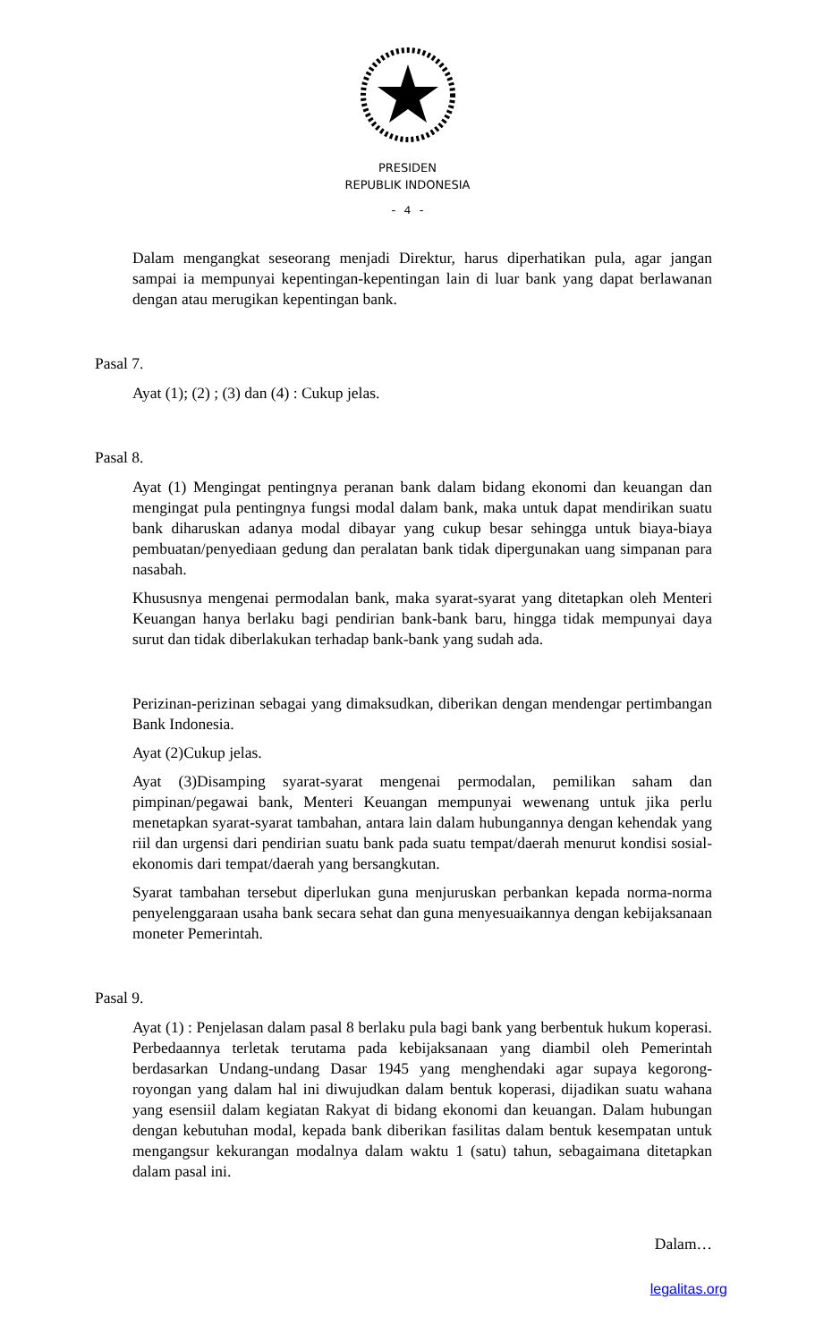PRESIDEN
REPUBLIK INDONESIA
- 4 -
Dalam mengangkat seseorang menjadi Direktur, harus diperhatikan pula, agar jangan sampai ia mempunyai kepentingan-kepentingan lain di luar bank yang dapat berlawanan dengan atau merugikan kepentingan bank.
Pasal 7.
Ayat (1); (2) ; (3) dan (4) : Cukup jelas.
Pasal 8.
Ayat (1) Mengingat pentingnya peranan bank dalam bidang ekonomi dan keuangan dan mengingat pula pentingnya fungsi modal dalam bank, maka untuk dapat mendirikan suatu bank diharuskan adanya modal dibayar yang cukup besar sehingga untuk biaya-biaya pembuatan/penyediaan gedung dan peralatan bank tidak dipergunakan uang simpanan para nasabah.
Khususnya mengenai permodalan bank, maka syarat-syarat yang ditetapkan oleh Menteri Keuangan hanya berlaku bagi pendirian bank-bank baru, hingga tidak mempunyai daya surut dan tidak diberlakukan terhadap bank-bank yang sudah ada.
Perizinan-perizinan sebagai yang dimaksudkan, diberikan dengan mendengar pertimbangan Bank Indonesia.
Ayat (2)Cukup jelas.
Ayat (3)Disamping syarat-syarat mengenai permodalan, pemilikan saham dan pimpinan/pegawai bank, Menteri Keuangan mempunyai wewenang untuk jika perlu menetapkan syarat-syarat tambahan, antara lain dalam hubungannya dengan kehendak yang riil dan urgensi dari pendirian suatu bank pada suatu tempat/daerah menurut kondisi sosial-ekonomis dari tempat/daerah yang bersangkutan.
Syarat tambahan tersebut diperlukan guna menjuruskan perbankan kepada norma-norma penyelenggaraan usaha bank secara sehat dan guna menyesuaikannya dengan kebijaksanaan moneter Pemerintah.
Pasal 9.
Ayat (1) : Penjelasan dalam pasal 8 berlaku pula bagi bank yang berbentuk hukum koperasi. Perbedaannya terletak terutama pada kebijaksanaan yang diambil oleh Pemerintah berdasarkan Undang-undang Dasar 1945 yang menghendaki agar supaya kegorong-royongan yang dalam hal ini diwujudkan dalam bentuk koperasi, dijadikan suatu wahana yang esensiil dalam kegiatan Rakyat di bidang ekonomi dan keuangan. Dalam hubungan dengan kebutuhan modal, kepada bank diberikan fasilitas dalam bentuk kesempatan untuk mengangsur kekurangan modalnya dalam waktu 1 (satu) tahun, sebagaimana ditetapkan dalam pasal ini.
Dalam…
legalitas.org